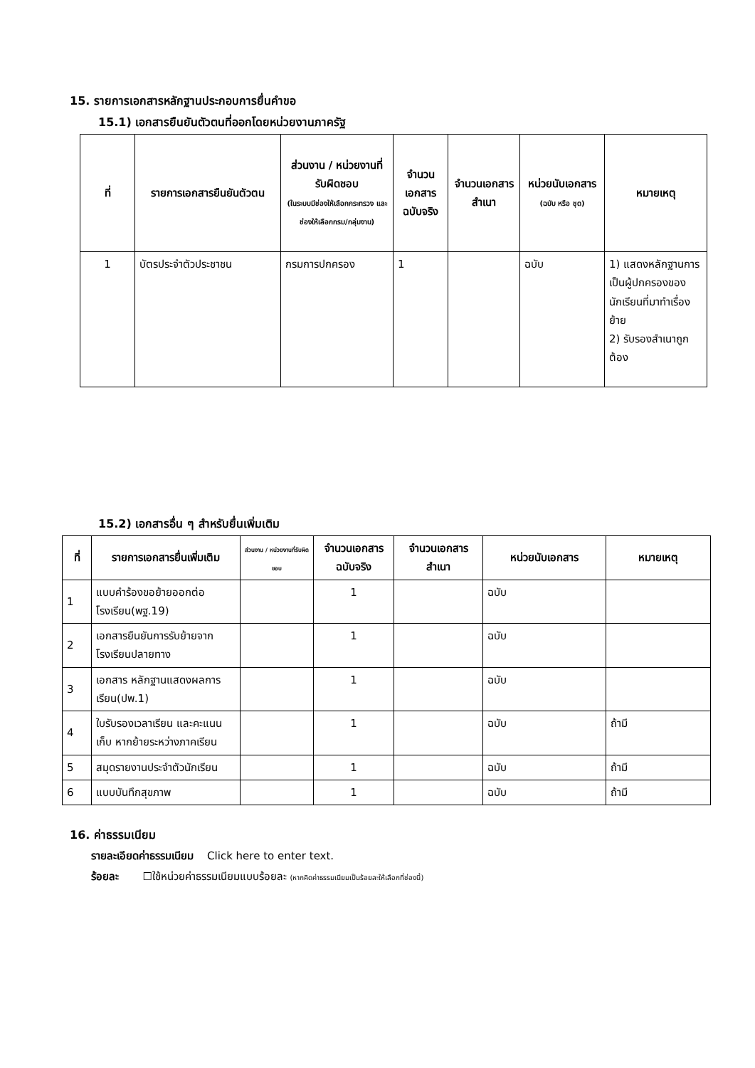15. รายการเอกสารหลักฐานประกอบการยื่นคำขอ
15.1) เอกสารยืนยันตัวตนที่ออกโดยหน่วยงานภาครัฐ
| ที่ | รายการเอกสารยืนยันตัวตน | ส่วนงาน / หน่วยงานที่รับผิดชอบ (ในระบบมีช่องให้เลือกกระทรวง และช่องให้เลือกกรม/กลุ่มงาน) | จำนวนเอกสารฉบับจริง | จำนวนเอกสารสำเนา | หน่วยนับเอกสาร (ฉบับ หรือ ชุด) | หมายเหตุ |
| --- | --- | --- | --- | --- | --- | --- |
| 1 | บัตรประจำตัวประชาชน | กรมการปกครอง | 1 | | ฉบับ | 1) แสดงหลักฐานการเป็นผู้ปกครองของนักเรียนที่มาทำเรื่องย้าย 2) รับรองสำเนาถูกต้อง |
15.2) เอกสารอื่น ๆ สำหรับยื่นเพิ่มเติม
| ที่ | รายการเอกสารยื่นเพิ่มเติม | ส่วนงาน / หน่วยงานที่รับผิดชอบ | จำนวนเอกสารฉบับจริง | จำนวนเอกสารสำเนา | หน่วยนับเอกสาร | หมายเหตุ |
| --- | --- | --- | --- | --- | --- | --- |
| 1 | แบบคำร้องขอย้ายออกต่อโรงเรียน(พฐ.19) | | 1 | | ฉบับ | |
| 2 | เอกสารยืนยันการรับย้ายจากโรงเรียนปลายทาง | | 1 | | ฉบับ | |
| 3 | เอกสาร หลักฐานแสดงผลการเรียน(ปพ.1) | | 1 | | ฉบับ | |
| 4 | ใบรับรองเวลาเรียน และคะแนนเก็บ หากย้ายระหว่างภาคเรียน | | 1 | | ฉบับ | ถ้ามี |
| 5 | สมุดรายงานประจำตัวนักเรียน | | 1 | | ฉบับ | ถ้ามี |
| 6 | แบบบันทึกสุขภาพ | | 1 | | ฉบับ | ถ้ามี |
16. ค่าธรรมเนียม
รายละเอียดค่าธรรมเนียม Click here to enter text.
ร้อยละ ☐ใช้หน่วยค่าธรรมเนียมแบบร้อยละ (หากคิดค่าธรรมเนียมเป็นร้อยละให้เลือกที่ช่องนี้)